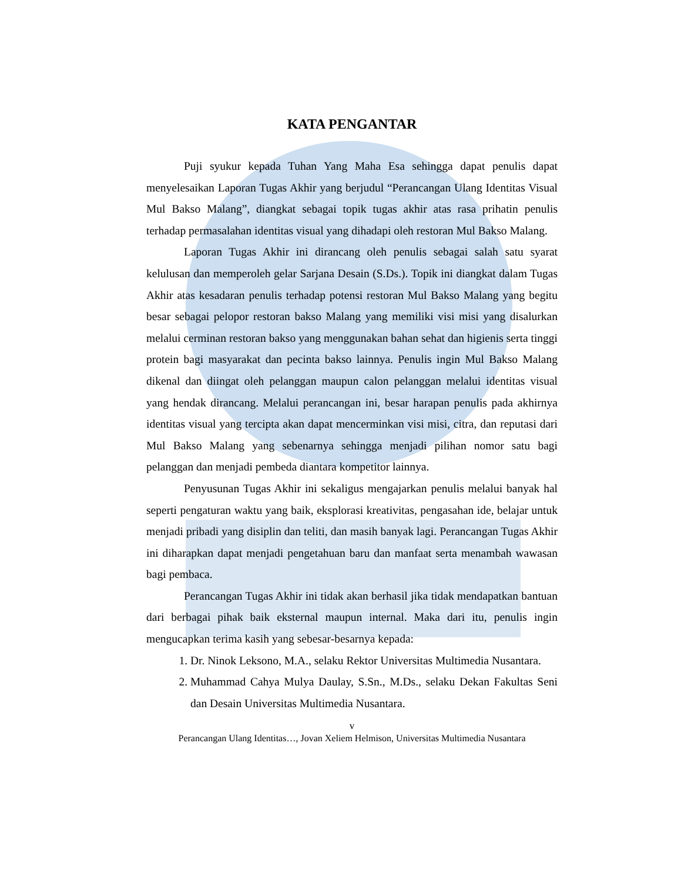KATA PENGANTAR
Puji syukur kepada Tuhan Yang Maha Esa sehingga dapat penulis dapat menyelesaikan Laporan Tugas Akhir yang berjudul “Perancangan Ulang Identitas Visual Mul Bakso Malang”, diangkat sebagai topik tugas akhir atas rasa prihatin penulis terhadap permasalahan identitas visual yang dihadapi oleh restoran Mul Bakso Malang.
Laporan Tugas Akhir ini dirancang oleh penulis sebagai salah satu syarat kelulusan dan memperoleh gelar Sarjana Desain (S.Ds.). Topik ini diangkat dalam Tugas Akhir atas kesadaran penulis terhadap potensi restoran Mul Bakso Malang yang begitu besar sebagai pelopor restoran bakso Malang yang memiliki visi misi yang disalurkan melalui cerminan restoran bakso yang menggunakan bahan sehat dan higienis serta tinggi protein bagi masyarakat dan pecinta bakso lainnya. Penulis ingin Mul Bakso Malang dikenal dan diingat oleh pelanggan maupun calon pelanggan melalui identitas visual yang hendak dirancang. Melalui perancangan ini, besar harapan penulis pada akhirnya identitas visual yang tercipta akan dapat mencerminkan visi misi, citra, dan reputasi dari Mul Bakso Malang yang sebenarnya sehingga menjadi pilihan nomor satu bagi pelanggan dan menjadi pembeda diantara kompetitor lainnya.
Penyusunan Tugas Akhir ini sekaligus mengajarkan penulis melalui banyak hal seperti pengaturan waktu yang baik, eksplorasi kreativitas, pengasahan ide, belajar untuk menjadi pribadi yang disiplin dan teliti, dan masih banyak lagi. Perancangan Tugas Akhir ini diharapkan dapat menjadi pengetahuan baru dan manfaat serta menambah wawasan bagi pembaca.
Perancangan Tugas Akhir ini tidak akan berhasil jika tidak mendapatkan bantuan dari berbagai pihak baik eksternal maupun internal. Maka dari itu, penulis ingin mengucapkan terima kasih yang sebesar-besarnya kepada:
1. Dr. Ninok Leksono, M.A., selaku Rektor Universitas Multimedia Nusantara.
2. Muhammad Cahya Mulya Daulay, S.Sn., M.Ds., selaku Dekan Fakultas Seni dan Desain Universitas Multimedia Nusantara.
v
Perancangan Ulang Identitas…, Jovan Xeliem Helmison, Universitas Multimedia Nusantara